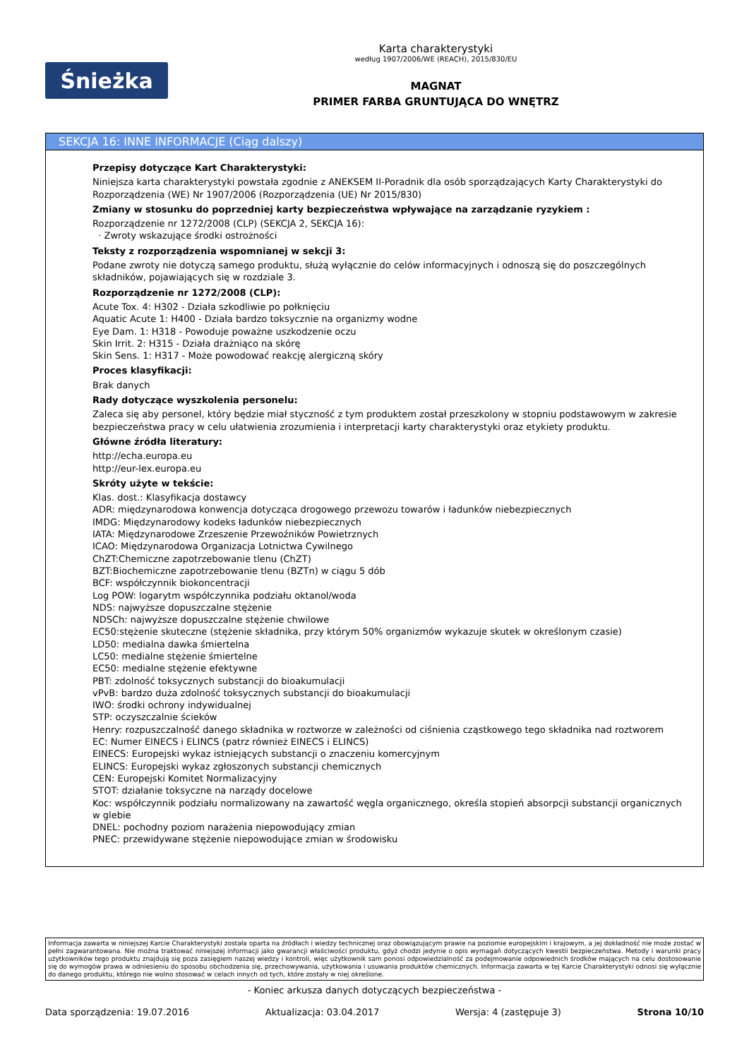Śnieżka
Karta charakterystyki
według 1907/2006/WE (REACH), 2015/830/EU
MAGNAT
PRIMER FARBA GRUNTUJĄCA DO WNĘTRZ
SEKCJA 16: INNE INFORMACJE (Ciąg dalszy)
Przepisy dotyczące Kart Charakterystyki:
Niniejsza karta charakterystyki powstała zgodnie z ANEKSEM II-Poradnik dla osób sporządzających Karty Charakterystyki do Rozporządzenia (WE) Nr 1907/2006 (Rozporządzenia (UE) Nr 2015/830)
Zmiany w stosunku do poprzedniej karty bezpieczeństwa wpływające na zarządzanie ryzykiem :
Rozporządzenie nr 1272/2008 (CLP) (SEKCJA 2, SEKCJA 16):
· Zwroty wskazujące środki ostrożności
Teksty z rozporządzenia wspomnianej w sekcji 3:
Podane zwroty nie dotyczą samego produktu, służą wyłącznie do celów informacyjnych i odnoszą się do poszczególnych składników, pojawiających się w rozdziale 3.
Rozporządzenie nr 1272/2008 (CLP):
Acute Tox. 4: H302 - Działa szkodliwie po połknięciu
Aquatic Acute 1: H400 - Działa bardzo toksycznie na organizmy wodne
Eye Dam. 1: H318 - Powoduje poważne uszkodzenie oczu
Skin Irrit. 2: H315 - Działa drażniąco na skórę
Skin Sens. 1: H317 - Może powodować reakcję alergiczną skóry
Proces klasyfikacji:
Brak danych
Rady dotyczące wyszkolenia personelu:
Zaleca się aby personel, który będzie miał styczność z tym produktem został przeszkolony w stopniu podstawowym w zakresie bezpieczeństwa pracy w celu ułatwienia zrozumienia i interpretacji karty charakterystyki oraz etykiety produktu.
Główne źródła literatury:
http://echa.europa.eu
http://eur-lex.europa.eu
Skróty użyte w tekście:
Klas. dost.: Klasyfikacja dostawcy
ADR: międzynarodowa konwencja dotycząca drogowego przewozu towarów i ładunków niebezpiecznych
IMDG: Międzynarodowy kodeks ładunków niebezpiecznych
IATA: Międzynarodowe Zrzeszenie Przewoźników Powietrznych
ICAO: Międzynarodowa Organizacja Lotnictwa Cywilnego
ChZT:Chemiczne zapotrzebowanie tlenu (ChZT)
BZT:Biochemiczne zapotrzebowanie tlenu (BZTn) w ciągu 5 dób
BCF: współczynnik biokoncentracji
Log POW: logarytm współczynnika podziału oktanol/woda
NDS: najwyższe dopuszczalne stężenie
NDSCh: najwyższe dopuszczalne stężenie chwilowe
EC50:stężenie skuteczne (stężenie składnika, przy którym 50% organizmów wykazuje skutek w określonym czasie)
LD50: medialna dawka śmiertelna
LC50: medialne stężenie śmiertelne
EC50: medialne stężenie efektywne
PBT: zdolność toksycznych substancji do bioakumulacji
vPvB: bardzo duża zdolność toksycznych substancji do bioakumulacji
IWO: środki ochrony indywidualnej
STP: oczyszczalnie ścieków
Henry: rozpuszczalność danego składnika w roztworze w zależności od ciśnienia cząstkowego tego składnika nad roztworem
EC: Numer EINECS i ELINCS (patrz również EINECS i ELINCS)
EINECS: Europejski wykaz istniejących substancji o znaczeniu komercyjnym
ELINCS: Europejski wykaz zgłoszonych substancji chemicznych
CEN: Europejski Komitet Normalizacyjny
STOT: działanie toksyczne na narządy docelowe
Koc: współczynnik podziału normalizowany na zawartość węgla organicznego, określa stopień absorpcji substancji organicznych w glebie
DNEL: pochodny poziom narażenia niepowodujący zmian
PNEC: przewidywane stężenie niepowodujące zmian w środowisku
Informacja zawarta w niniejszej Karcie Charakterystyki została oparta na źródłach i wiedzy technicznej oraz obowiązującym prawie na poziomie europejskim i krajowym, a jej dokładność nie może zostać w pełni zagwarantowana. Nie można traktować niniejszej informacji jako gwarancji właściwości produktu, gdyż chodzi jedynie o opis wymagań dotyczących kwestii bezpieczeństwa. Metody i warunki pracy użytkowników tego produktu znajdują się poza zasięgiem naszej wiedzy i kontroli, więc użytkownik sam ponosi odpowiedzialność za podejmowanie odpowiednich środków mających na celu dostosowanie się do wymogów prawa w odniesieniu do sposobu obchodzenia się, przechowywania, użytkowania i usuwania produktów chemicznych. Informacja zawarta w tej Karcie Charakterystyki odnosi się wyłącznie do danego produktu, którego nie wolno stosować w celach innych od tych, które zostały w niej określone.
- Koniec arkusza danych dotyczących bezpieczeństwa -
Data sporządzenia: 19.07.2016 Aktualizacja: 03.04.2017 Wersja: 4 (zastępuje 3) Strona 10/10